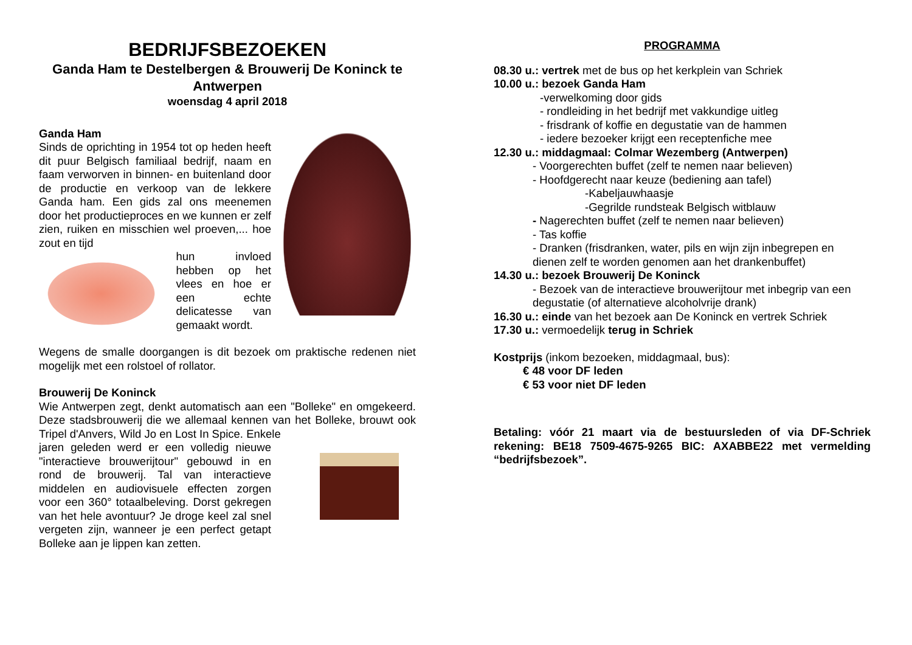BEDRIJFSBEZOEKEN
Ganda Ham te Destelbergen & Brouwerij De Koninck te Antwerpen
woensdag 4 april 2018
Ganda Ham
Sinds de oprichting in 1954 tot op heden heeft dit puur Belgisch familiaal bedrijf, naam en faam verworven in binnen- en buitenland door de productie en verkoop van de lekkere Ganda ham. Een gids zal ons meenemen door het productieproces en we kunnen er zelf zien, ruiken en misschien wel proeven,... hoe zout en tijd
hun invloed hebben op het vlees en hoe er een echte delicatesse van gemaakt wordt.
Wegens de smalle doorgangen is dit bezoek om praktische redenen niet mogelijk met een rolstoel of rollator.
Brouwerij De Koninck
Wie Antwerpen zegt, denkt automatisch aan een "Bolleke" en omgekeerd. Deze stadsbrouwerij die we allemaal kennen van het Bolleke, brouwt ook Tripel d'Anvers, Wild Jo en Lost In Spice. Enkele
jaren geleden werd er een volledig nieuwe "interactieve brouwerijtour" gebouwd in en rond de brouwerij. Tal van interactieve middelen en audiovisuele effecten zorgen voor een 360° totaalbeleving. Dorst gekregen van het hele avontuur? Je droge keel zal snel vergeten zijn, wanneer je een perfect getapt Bolleke aan je lippen kan zetten.
PROGRAMMA
08.30 u.: vertrek met de bus op het kerkplein van Schriek
10.00 u.: bezoek Ganda Ham
-verwelkoming door gids
- rondleiding in het bedrijf met vakkundige uitleg
- frisdrank of koffie en degustatie van de hammen
- iedere bezoeker krijgt een receptenfiche mee
12.30 u.: middagmaal: Colmar Wezemberg (Antwerpen)
- Voorgerechten buffet (zelf te nemen naar believen)
- Hoofdgerecht naar keuze (bediening aan tafel)
-Kabeljauwhaasje
-Gegrilde rundsteak Belgisch witblauw
- Nagerechten buffet (zelf te nemen naar believen)
- Tas koffie
- Dranken (frisdranken, water, pils en wijn zijn inbegrepen en dienen zelf te worden genomen aan het drankenbuffet)
14.30 u.: bezoek Brouwerij De Koninck
- Bezoek van de interactieve brouwerijtour met inbegrip van een degustatie (of alternatieve alcoholvrije drank)
16.30 u.: einde van het bezoek aan De Koninck en vertrek Schriek
17.30 u.: vermoedelijk terug in Schriek
Kostprijs (inkom bezoeken, middagmaal, bus):
€ 48 voor DF leden
€ 53 voor niet DF leden
Betaling: vóór 21 maart via de bestuursleden of via DF-Schriek rekening: BE18 7509-4675-9265 BIC: AXABBE22 met vermelding “bedrijfsbezoek”.